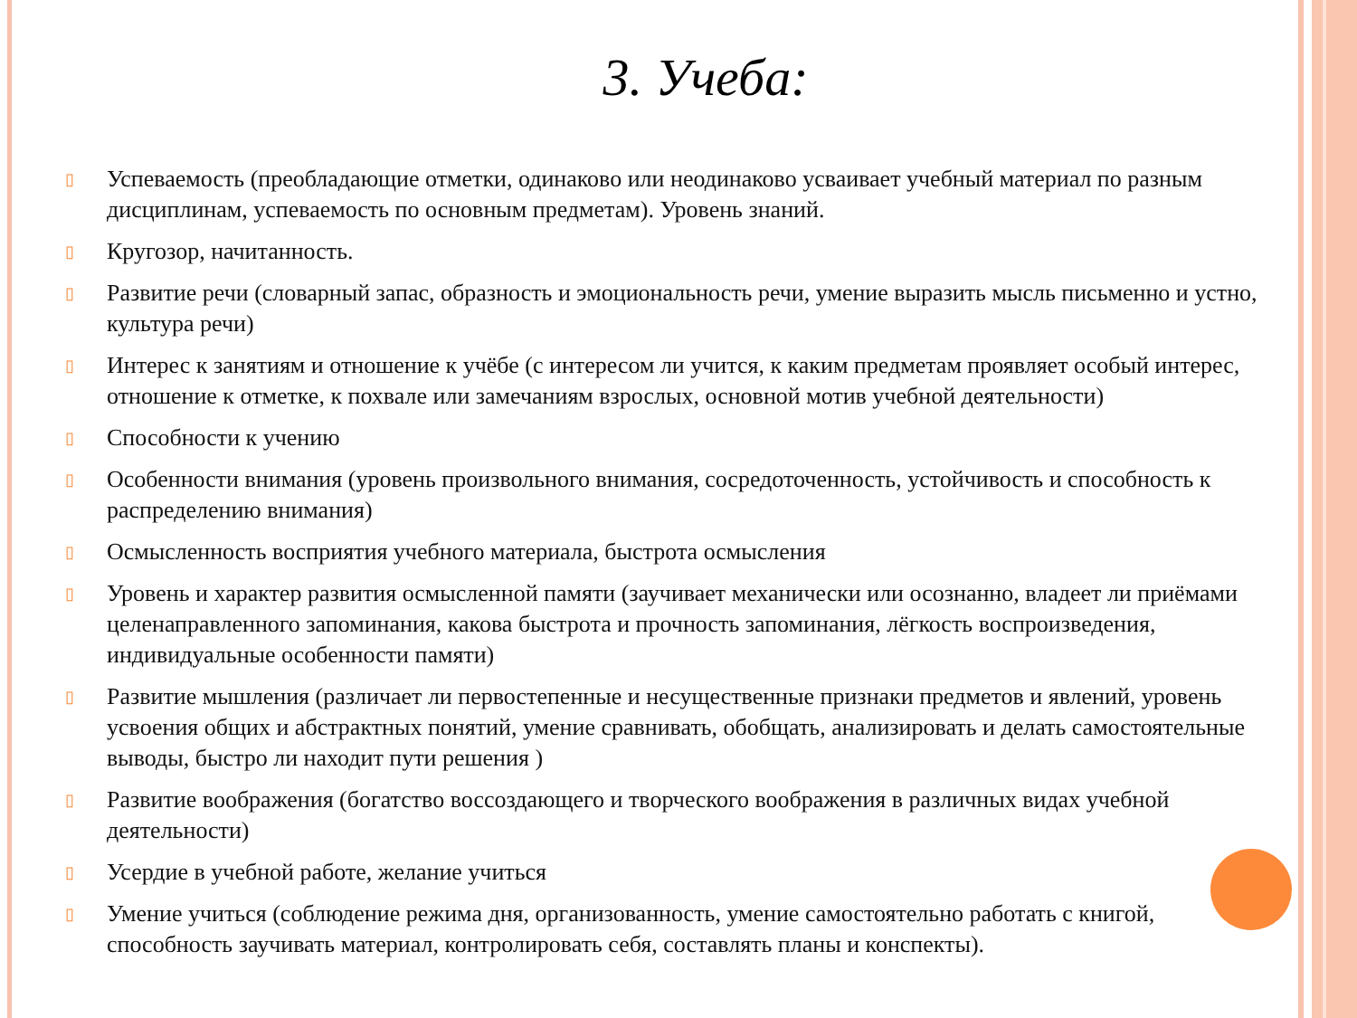3. Учеба:
▯ Успеваемость (преобладающие отметки, одинаково или неодинаково усваивает учебный материал по разным дисциплинам, успеваемость по основным предметам). Уровень знаний.
▯ Кругозор, начитанность.
▯ Развитие речи (словарный запас, образность и эмоциональность речи, умение выразить мысль письменно и устно, культура речи)
▯ Интерес к занятиям и отношение к учёбе (с интересом ли учится, к каким предметам проявляет особый интерес, отношение к отметке, к похвале или замечаниям взрослых, основной мотив учебной деятельности)
▯ Способности к учению
▯ Особенности внимания (уровень произвольного внимания, сосредоточенность, устойчивость и способность к распределению внимания)
▯ Осмысленность восприятия учебного материала, быстрота осмысления
▯ Уровень и характер развития осмысленной памяти (заучивает механически или осознанно, владеет ли приёмами целенаправленного запоминания, какова быстрота и прочность запоминания, лёгкость воспроизведения, индивидуальные особенности памяти)
▯ Развитие мышления (различает ли первостепенные и несущественные признаки предметов и явлений, уровень усвоения общих и абстрактных понятий, умение сравнивать, обобщать, анализировать и делать самостоятельные выводы, быстро ли находит пути решения )
▯ Развитие воображения (богатство воссоздающего и творческого воображения в различных видах учебной деятельности)
▯ Усердие в учебной работе, желание учиться
▯ Умение учиться (соблюдение режима дня, организованность, умение самостоятельно работать с книгой, способность заучивать материал, контролировать себя, составлять планы и конспекты).